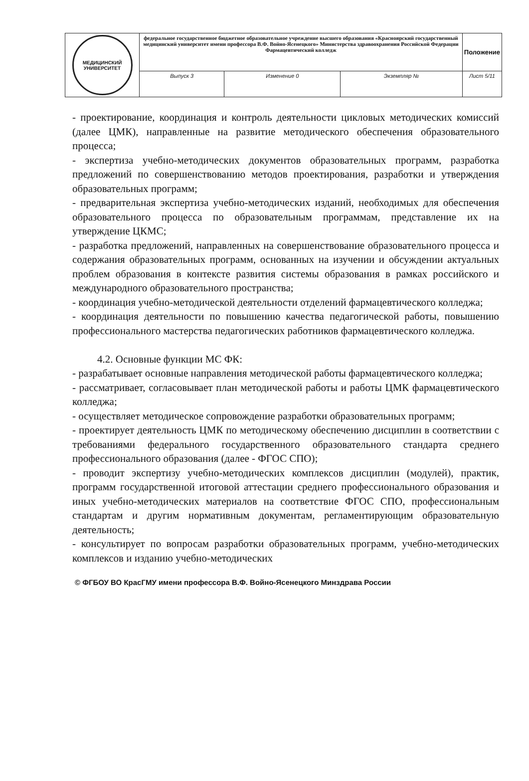| МЕДИЦИНСКИЙ УНИВЕРСИТЕТ | федеральное государственное бюджетное образовательное учреждение высшего образования «Красноярский государственный медицинский университет имени профессора В.Ф. Войно-Ясенецкого» Министерства здравоохранения Российской Федерации Фармацевтический колледж | | | Положение |
| | Выпуск 3 | Изменение 0 | Экземпляр № | Лист 5/11 |
- проектирование, координация и контроль деятельности цикловых методических комиссий (далее ЦМК), направленные на развитие методического обеспечения образовательного процесса;
- экспертиза учебно-методических документов образовательных программ, разработка предложений по совершенствованию методов проектирования, разработки и утверждения образовательных программ;
- предварительная экспертиза учебно-методических изданий, необходимых для обеспечения образовательного процесса по образовательным программам, представление их на утверждение ЦКМС;
- разработка предложений, направленных на совершенствование образовательного процесса и содержания образовательных программ, основанных на изучении и обсуждении актуальных проблем образования в контексте развития системы образования в рамках российского и международного образовательного пространства;
- координация учебно-методической деятельности отделений фармацевтического колледжа;
- координация деятельности по повышению качества педагогической работы, повышению профессионального мастерства педагогических работников фармацевтического колледжа.
4.2. Основные функции МС ФК:
- разрабатывает основные направления методической работы фармацевтического колледжа;
- рассматривает, согласовывает план методической работы и работы ЦМК фармацевтического колледжа;
- осуществляет методическое сопровождение разработки образовательных программ;
- проектирует деятельность ЦМК по методическому обеспечению дисциплин в соответствии с требованиями федерального государственного образовательного стандарта среднего профессионального образования (далее - ФГОС СПО);
- проводит экспертизу учебно-методических комплексов дисциплин (модулей), практик, программ государственной итоговой аттестации среднего профессионального образования и иных учебно-методических материалов на соответствие ФГОС СПО, профессиональным стандартам и другим нормативным документам, регламентирующим образовательную деятельность;
- консультирует по вопросам разработки образовательных программ, учебно-методических комплексов и изданию учебно-методических
© ФГБОУ ВО КрасГМУ имени профессора В.Ф. Войно-Ясенецкого Минздрава России